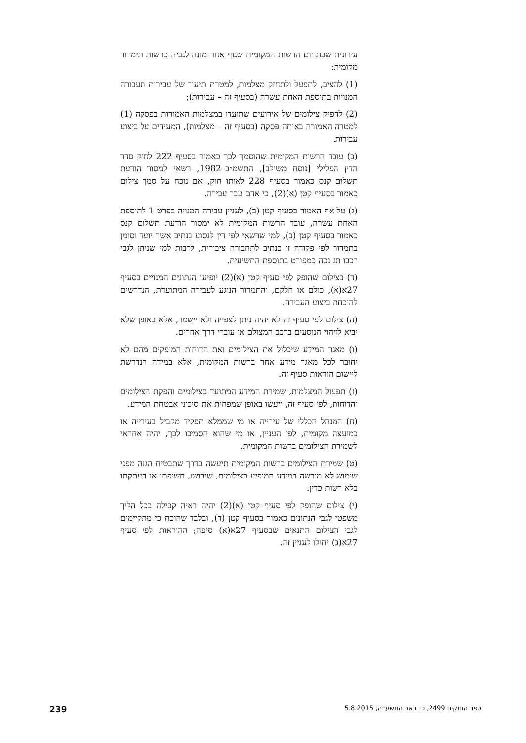עירונית שבתחום הרשות המקומית שגוף אחר מונה לגביה כרשות תימרור מקומית:
(1) להציב, לתפעל ולתחזק מצלמות, למטרת תיעוד של עבירות תעבורה המנויות בתוספת האחת עשרה (בסעיף זה – עבירות);
(2) להפיק צילומים של אירועים שתועדו במצלמות האמורות בפסקה (1) למטרה האמורה באותה פסקה (בסעיף זה – מצלמות), המעידים על ביצוע עבירות.
(ב) עובד הרשות המקומית שהוסמך לכך כאמור בסעיף 222 לחוק סדר הדין הפלילי [נוסח משולב], התשמ״ב–1982, רשאי למסור הודעת תשלום קנס כאמור בסעיף 228 לאותו חוק, אם נוכח על סמך צילום כאמור בסעיף קטן (א)(2), כי אדם עבר עבירה.
(ג) על אף האמור בסעיף קטן (ב), לעניין עבירה המנויה בפרט 1 לתוספת האחת עשרה, עובד הרשות המקומית לא ימסור הודעת תשלום קנס כאמור בסעיף קטן (ב), למי שרשאי לפי דין לנסוע בנתיב אשר יועד וסומן בתמרור לפי פקודה זו כנתיב לתחבורה ציבורית, לרבות למי שניתן לגבי רכבו תג נכה כמפורט בתוספת התשיעית.
(ד) בצילום שהופק לפי סעיף קטן (א)(2) יופיעו הנתונים המנויים בסעיף 27א(א), כולם או חלקם, והתמרור הנוגע לעבירה המתועדת, הנדרשים להוכחת ביצוע העבירה.
(ה) צילום לפי סעיף זה לא יהיה ניתן לצפייה ולא יישמר, אלא באופן שלא יביא לזיהוי הנוסעים ברכב המצולם או עוברי דרך אחרים.
(ו) מאגר המידע שיכלול את הצילומים ואת הדוחות המופקים מהם לא יחובר לכל מאגר מידע אחר ברשות המקומית, אלא במידה הנדרשת ליישום הוראות סעיף זה.
(ז) תפעול המצלמות, שמירת המידע המתועד בצילומים והפקת הצילומים והדוחות, לפי סעיף זה, ייעשו באופן שמפחית את סיכוני אבטחת המידע.
(ח) המנהל הכללי של עירייה או מי שממלא תפקיד מקביל בעירייה או במועצה מקומית, לפי העניין, או מי שהוא הסמיכו לכך, יהיה אחראי לשמירת הצילומים ברשות המקומית.
(ט) שמירת הצילומים ברשות המקומית תיעשה בדרך שתבטיח הגנה מפני שימוש לא מורשה במידע המופיע בצילומים, שיבושו, חשיפתו או העתקתו בלא רשות כדין.
(י) צילום שהופק לפי סעיף קטן (א)(2) יהיה ראיה קבילה בכל הליך משפטי לגבי הנתונים כאמור בסעיף קטן (ד), ובלבד שהוכח כי מתקיימים לגבי הצילום התנאים שבסעיף 27א(א) סיפה; ההוראות לפי סעיף 27א(ב) יחולו לעניין זה.
ספר החוקים 2499, כ׳ באב התשע״ה, 5.8.2015 239